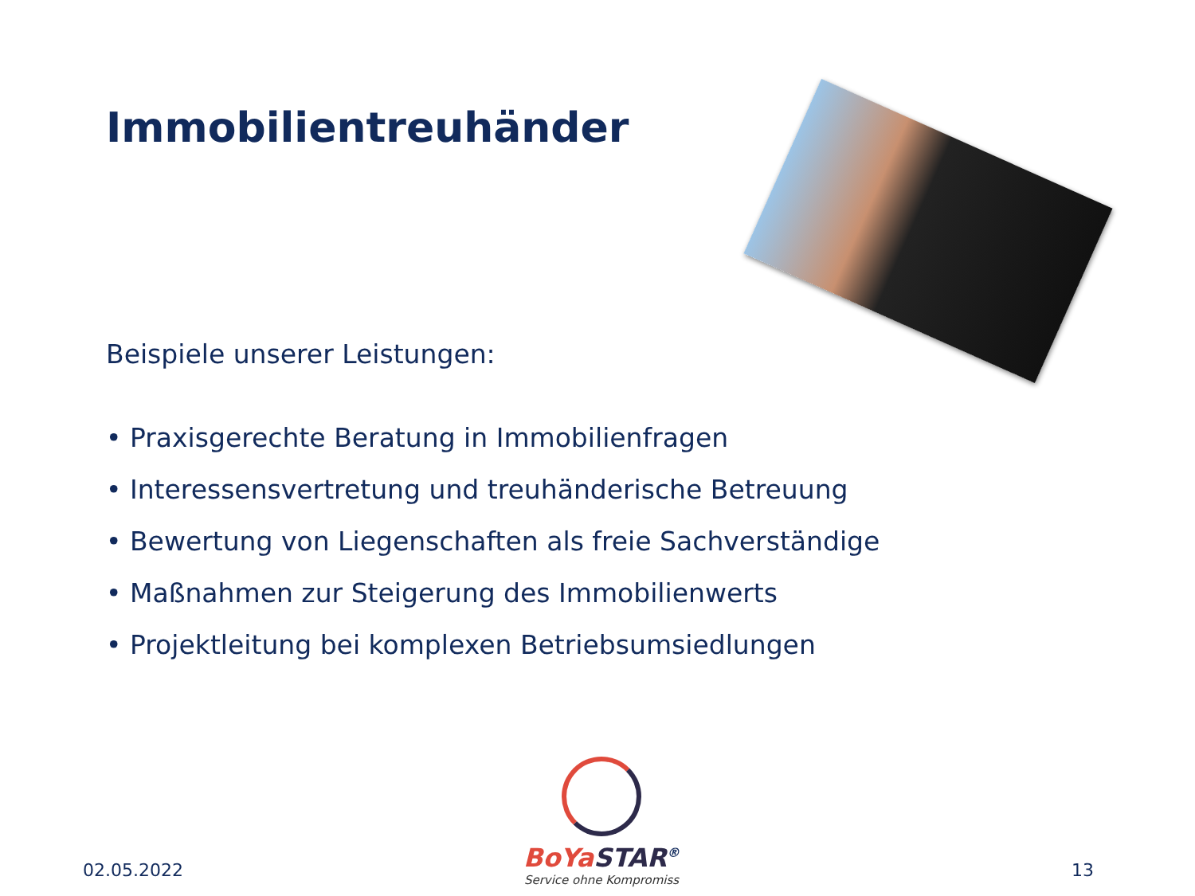Immobilientreuhänder
Beispiele unserer Leistungen:
• Praxisgerechte Beratung in Immobilienfragen
• Interessensvertretung und treuhänderische Betreuung
• Bewertung von Liegenschaften als freie Sachverständige
• Maßnahmen zur Steigerung des Immobilienwerts
• Projektleitung bei komplexen Betriebsumsiedlungen
BoYa STAR<sup>®</sup>
Service ohne Kompromiss
02.05.2022 13